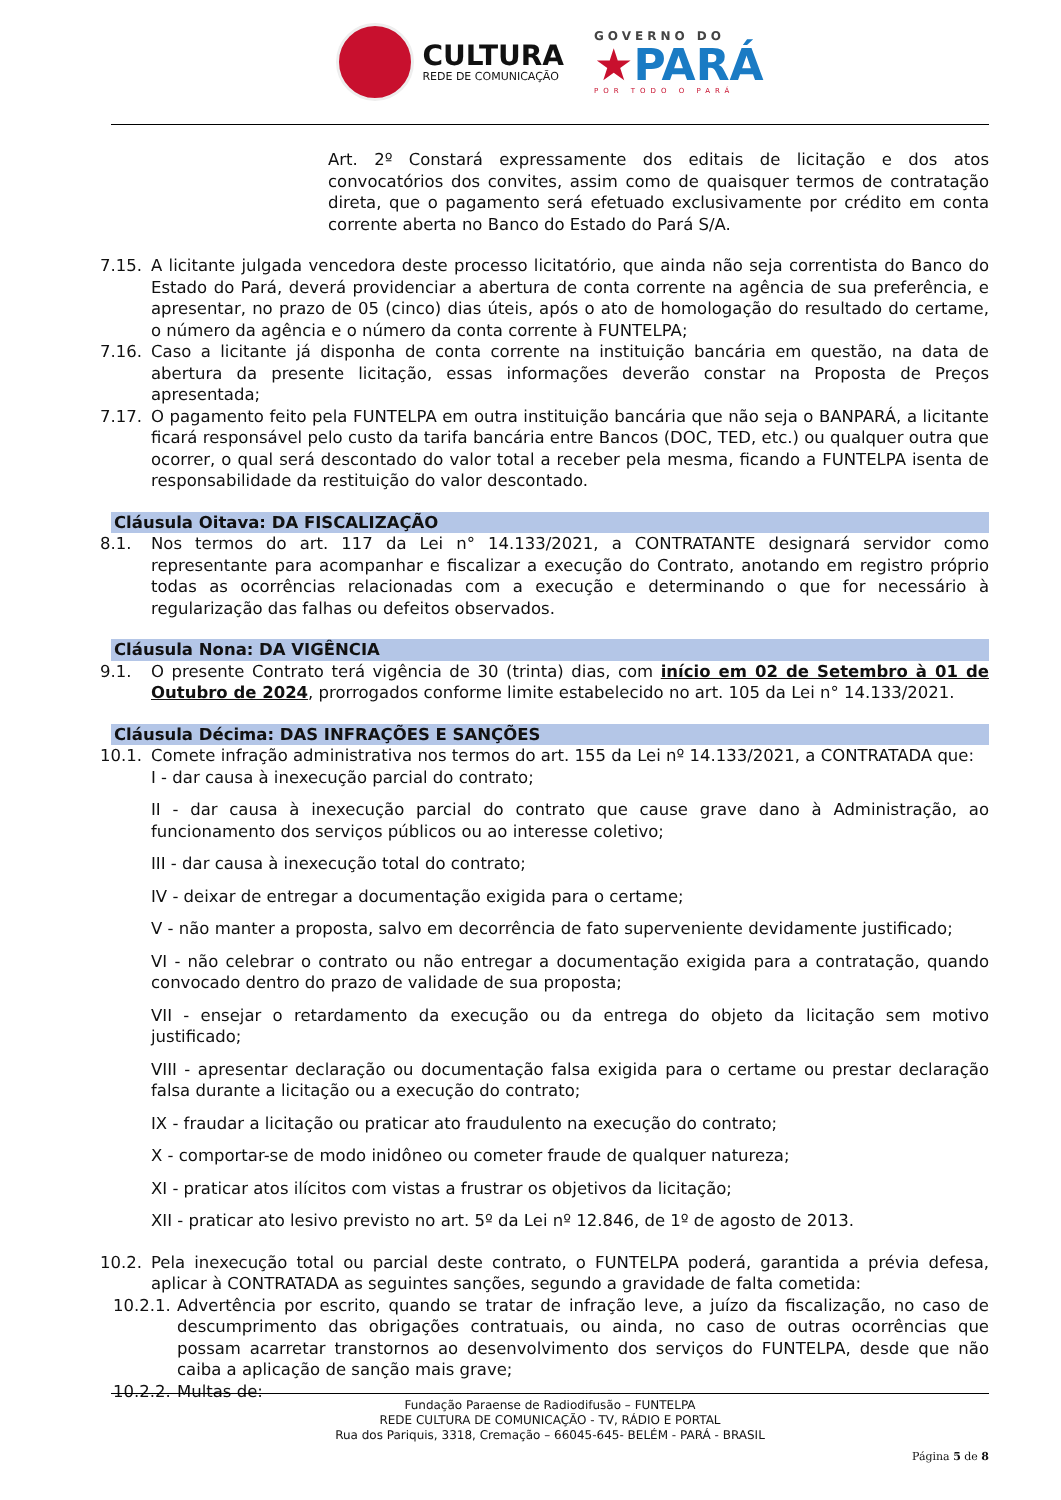CULTURA
REDE DE COMUNICAÇÃO
GOVERNO DO
★PARÁ
POR TODO O PARÁ
Art. 2º Constará expressamente dos editais de licitação e dos atos convocatórios dos convites, assim como de quaisquer termos de contratação direta, que o pagamento será efetuado exclusivamente por crédito em conta corrente aberta no Banco do Estado do Pará S/A.
7.15. A licitante julgada vencedora deste processo licitatório, que ainda não seja correntista do Banco do Estado do Pará, deverá providenciar a abertura de conta corrente na agência de sua preferência, e apresentar, no prazo de 05 (cinco) dias úteis, após o ato de homologação do resultado do certame, o número da agência e o número da conta corrente à FUNTELPA;
7.16. Caso a licitante já disponha de conta corrente na instituição bancária em questão, na data de abertura da presente licitação, essas informações deverão constar na Proposta de Preços apresentada;
7.17. O pagamento feito pela FUNTELPA em outra instituição bancária que não seja o BANPARÁ, a licitante ficará responsável pelo custo da tarifa bancária entre Bancos (DOC, TED, etc.) ou qualquer outra que ocorrer, o qual será descontado do valor total a receber pela mesma, ficando a FUNTELPA isenta de responsabilidade da restituição do valor descontado.
Cláusula Oitava: DA FISCALIZAÇÃO
8.1. Nos termos do art. 117 da Lei n° 14.133/2021, a CONTRATANTE designará servidor como representante para acompanhar e fiscalizar a execução do Contrato, anotando em registro próprio todas as ocorrências relacionadas com a execução e determinando o que for necessário à regularização das falhas ou defeitos observados.
Cláusula Nona: DA VIGÊNCIA
9.1. O presente Contrato terá vigência de 30 (trinta) dias, com início em 02 de Setembro à 01 de Outubro de 2024, prorrogados conforme limite estabelecido no art. 105 da Lei n° 14.133/2021.
Cláusula Décima: DAS INFRAÇÕES E SANÇÕES
10.1. Comete infração administrativa nos termos do art. 155 da Lei nº 14.133/2021, a CONTRATADA que:
I - dar causa à inexecução parcial do contrato;
II - dar causa à inexecução parcial do contrato que cause grave dano à Administração, ao funcionamento dos serviços públicos ou ao interesse coletivo;
III - dar causa à inexecução total do contrato;
IV - deixar de entregar a documentação exigida para o certame;
V - não manter a proposta, salvo em decorrência de fato superveniente devidamente justificado;
VI - não celebrar o contrato ou não entregar a documentação exigida para a contratação, quando convocado dentro do prazo de validade de sua proposta;
VII - ensejar o retardamento da execução ou da entrega do objeto da licitação sem motivo justificado;
VIII - apresentar declaração ou documentação falsa exigida para o certame ou prestar declaração falsa durante a licitação ou a execução do contrato;
IX - fraudar a licitação ou praticar ato fraudulento na execução do contrato;
X - comportar-se de modo inidôneo ou cometer fraude de qualquer natureza;
XI - praticar atos ilícitos com vistas a frustrar os objetivos da licitação;
XII - praticar ato lesivo previsto no art. 5º da Lei nº 12.846, de 1º de agosto de 2013.
10.2. Pela inexecução total ou parcial deste contrato, o FUNTELPA poderá, garantida a prévia defesa, aplicar à CONTRATADA as seguintes sanções, segundo a gravidade de falta cometida:
10.2.1. Advertência por escrito, quando se tratar de infração leve, a juízo da fiscalização, no caso de descumprimento das obrigações contratuais, ou ainda, no caso de outras ocorrências que possam acarretar transtornos ao desenvolvimento dos serviços do FUNTELPA, desde que não caiba a aplicação de sanção mais grave;
10.2.2. Multas de:
Fundação Paraense de Radiodifusão – FUNTELPA
REDE CULTURA DE COMUNICAÇÃO - TV, RÁDIO E PORTAL
Rua dos Pariquis, 3318, Cremação – 66045-645- BELÉM - PARÁ - BRASIL
Página 5 de 8